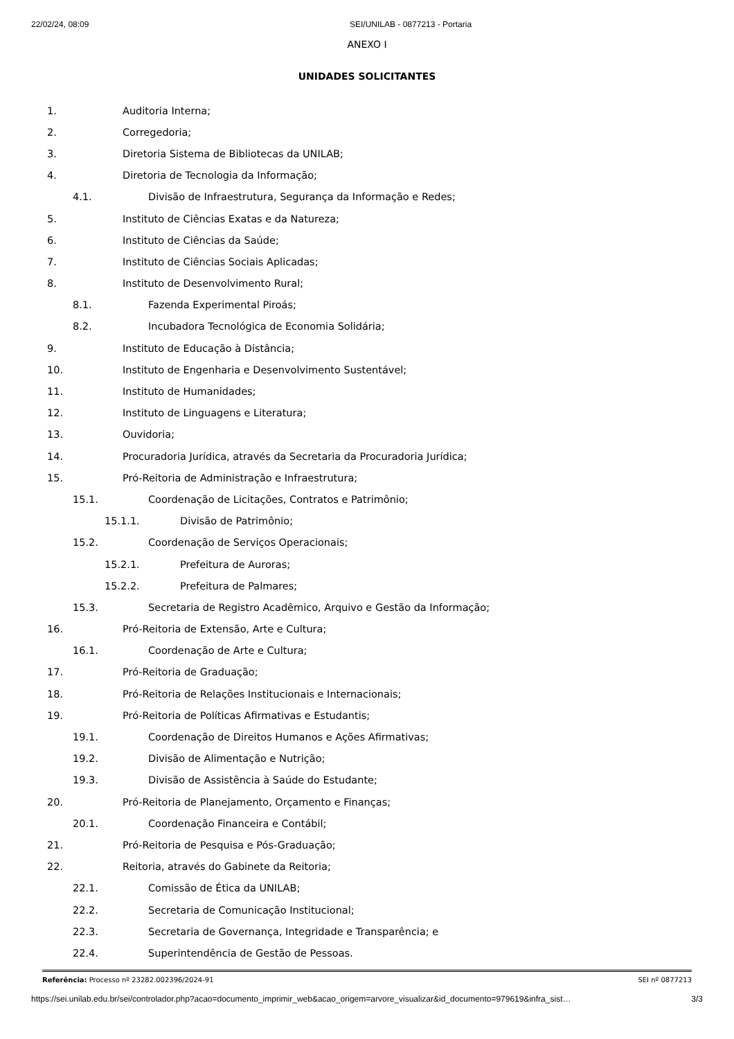22/02/24, 08:09 SEI/UNILAB - 0877213 - Portaria
ANEXO I
UNIDADES SOLICITANTES
1. Auditoria Interna;
2. Corregedoria;
3. Diretoria Sistema de Bibliotecas da UNILAB;
4. Diretoria de Tecnologia da Informação;
4.1. Divisão de Infraestrutura, Segurança da Informação e Redes;
5. Instituto de Ciências Exatas e da Natureza;
6. Instituto de Ciências da Saúde;
7. Instituto de Ciências Sociais Aplicadas;
8. Instituto de Desenvolvimento Rural;
8.1. Fazenda Experimental Piroás;
8.2. Incubadora Tecnológica de Economia Solidária;
9. Instituto de Educação à Distância;
10. Instituto de Engenharia e Desenvolvimento Sustentável;
11. Instituto de Humanidades;
12. Instituto de Linguagens e Literatura;
13. Ouvidoria;
14. Procuradoria Jurídica, através da Secretaria da Procuradoria Jurídica;
15. Pró-Reitoria de Administração e Infraestrutura;
15.1. Coordenação de Licitações, Contratos e Patrimônio;
15.1.1. Divisão de Patrimônio;
15.2. Coordenação de Serviços Operacionais;
15.2.1. Prefeitura de Auroras;
15.2.2. Prefeitura de Palmares;
15.3. Secretaria de Registro Acadêmico, Arquivo e Gestão da Informação;
16. Pró-Reitoria de Extensão, Arte e Cultura;
16.1. Coordenação de Arte e Cultura;
17. Pró-Reitoria de Graduação;
18. Pró-Reitoria de Relações Institucionais e Internacionais;
19. Pró-Reitoria de Políticas Afirmativas e Estudantis;
19.1. Coordenação de Direitos Humanos e Ações Afirmativas;
19.2. Divisão de Alimentação e Nutrição;
19.3. Divisão de Assistência à Saúde do Estudante;
20. Pró-Reitoria de Planejamento, Orçamento e Finanças;
20.1. Coordenação Financeira e Contábil;
21. Pró-Reitoria de Pesquisa e Pós-Graduação;
22. Reitoria, através do Gabinete da Reitoria;
22.1. Comissão de Ética da UNILAB;
22.2. Secretaria de Comunicação Institucional;
22.3. Secretaria de Governança, Integridade e Transparência; e
22.4. Superintendência de Gestão de Pessoas.
Referência: Processo nº 23282.002396/2024-91 SEI nº 0877213
https://sei.unilab.edu.br/sei/controlador.php?acao=documento_imprimir_web&acao_origem=arvore_visualizar&id_documento=979619&infra_sist… 3/3